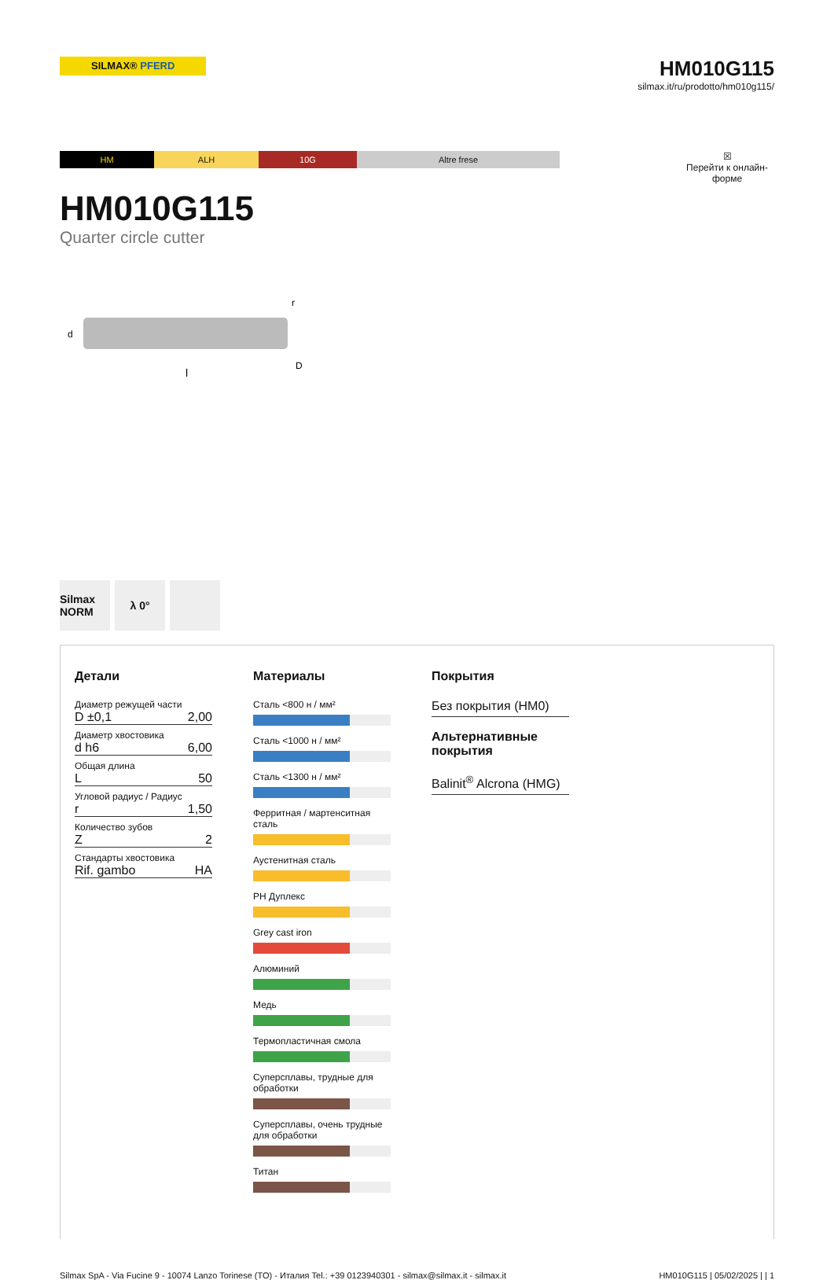SILMAX® PFERD
HM010G115
silmax.it/ru/prodotto/hm010g115/
HM ALH 10G Altre frese
☒
Перейти к онлайн-форме
HM010G115
Quarter circle cutter
l
D
r
d
Silmax NORM
λ 0°
Детали
Диаметр режущей части
D ±0,1 2,00
Диаметр хвостовика
d h6 6,00
Общая длина
L 50
Угловой радиус / Радиус
r 1,50
Количество зубов
Z 2
Стандарты хвостовика
Rif. gambo HA
Материалы
Сталь <800 н / мм²
Сталь <1000 н / мм²
Сталь <1300 н / мм²
Ферритная / мартенситная сталь
Аустенитная сталь
PH Дуплекс
Grey cast iron
Алюминий
Медь
Термопластичная смола
Суперсплавы, трудные для обработки
Суперсплавы, очень трудные для обработки
Титан
Покрытия
Без покрытия (HM0)
Альтернативные покрытия
Balinit<sup>®</sup> Alcrona (HMG)
Silmax SpA - Via Fucine 9 - 10074 Lanzo Torinese (TO) - Италия Tel.: +39 0123940301 - silmax@silmax.it - silmax.it HM010G115 | 05/02/2025 | | 1